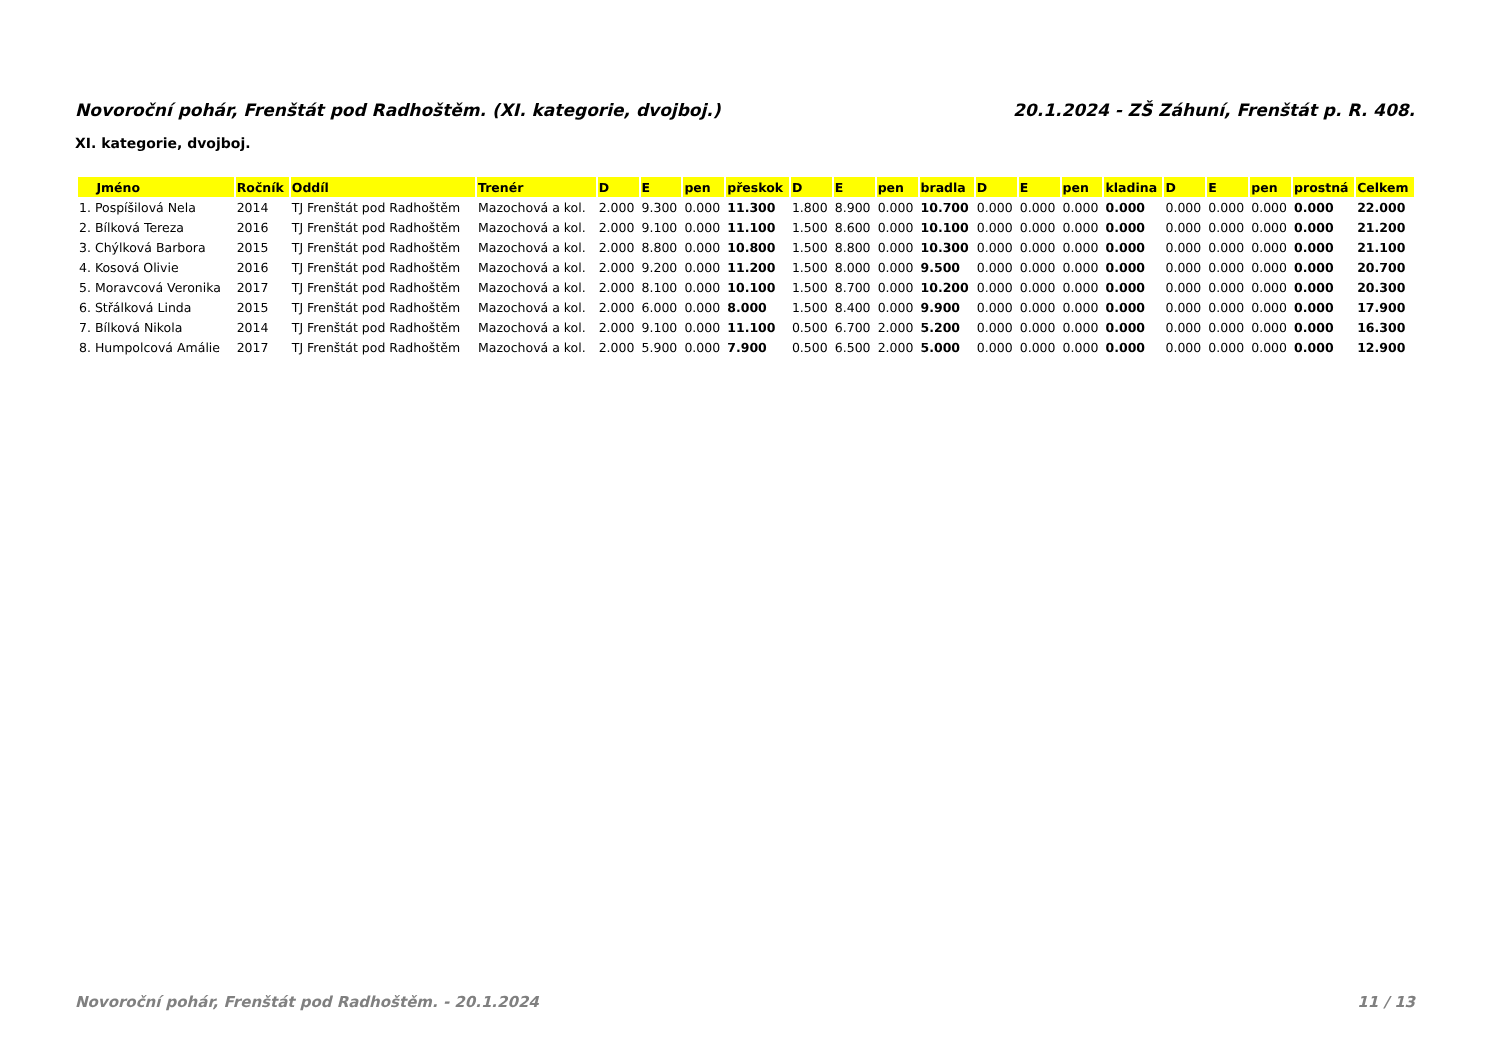Novoroční pohár, Frenštát pod Radhoštěm. (XI. kategorie, dvojboj.) 20.1.2024 - ZŠ Záhuní, Frenštát p. R. 408.
XI. kategorie, dvojboj.
| Jméno | Ročník | Oddíl | Trenér | D | E | pen | přeskok | D | E | pen | bradla | D | E | pen | kladina | D | E | pen | prostná | Celkem |
| --- | --- | --- | --- | --- | --- | --- | --- | --- | --- | --- | --- | --- | --- | --- | --- | --- | --- | --- | --- | --- |
| 1. Pospíšilová Nela | 2014 | TJ Frenštát pod Radhoštěm | Mazochová a kol. | 2.000 | 9.300 | 0.000 | 11.300 | 1.800 | 8.900 | 0.000 | 10.700 | 0.000 | 0.000 | 0.000 | 0.000 | 0.000 | 0.000 | 0.000 | 0.000 | 22.000 |
| 2. Bílková Tereza | 2016 | TJ Frenštát pod Radhoštěm | Mazochová a kol. | 2.000 | 9.100 | 0.000 | 11.100 | 1.500 | 8.600 | 0.000 | 10.100 | 0.000 | 0.000 | 0.000 | 0.000 | 0.000 | 0.000 | 0.000 | 0.000 | 21.200 |
| 3. Chýlková Barbora | 2015 | TJ Frenštát pod Radhoštěm | Mazochová a kol. | 2.000 | 8.800 | 0.000 | 10.800 | 1.500 | 8.800 | 0.000 | 10.300 | 0.000 | 0.000 | 0.000 | 0.000 | 0.000 | 0.000 | 0.000 | 0.000 | 21.100 |
| 4. Kosová Olivie | 2016 | TJ Frenštát pod Radhoštěm | Mazochová a kol. | 2.000 | 9.200 | 0.000 | 11.200 | 1.500 | 8.000 | 0.000 | 9.500 | 0.000 | 0.000 | 0.000 | 0.000 | 0.000 | 0.000 | 0.000 | 0.000 | 20.700 |
| 5. Moravcová Veronika | 2017 | TJ Frenštát pod Radhoštěm | Mazochová a kol. | 2.000 | 8.100 | 0.000 | 10.100 | 1.500 | 8.700 | 0.000 | 10.200 | 0.000 | 0.000 | 0.000 | 0.000 | 0.000 | 0.000 | 0.000 | 0.000 | 20.300 |
| 6. Střálková Linda | 2015 | TJ Frenštát pod Radhoštěm | Mazochová a kol. | 2.000 | 6.000 | 0.000 | 8.000 | 1.500 | 8.400 | 0.000 | 9.900 | 0.000 | 0.000 | 0.000 | 0.000 | 0.000 | 0.000 | 0.000 | 0.000 | 17.900 |
| 7. Bílková Nikola | 2014 | TJ Frenštát pod Radhoštěm | Mazochová a kol. | 2.000 | 9.100 | 0.000 | 11.100 | 0.500 | 6.700 | 2.000 | 5.200 | 0.000 | 0.000 | 0.000 | 0.000 | 0.000 | 0.000 | 0.000 | 0.000 | 16.300 |
| 8. Humpolcová Amálie | 2017 | TJ Frenštát pod Radhoštěm | Mazochová a kol. | 2.000 | 5.900 | 0.000 | 7.900 | 0.500 | 6.500 | 2.000 | 5.000 | 0.000 | 0.000 | 0.000 | 0.000 | 0.000 | 0.000 | 0.000 | 0.000 | 12.900 |
Novoroční pohár, Frenštát pod Radhoštěm. - 20.1.2024 11 / 13